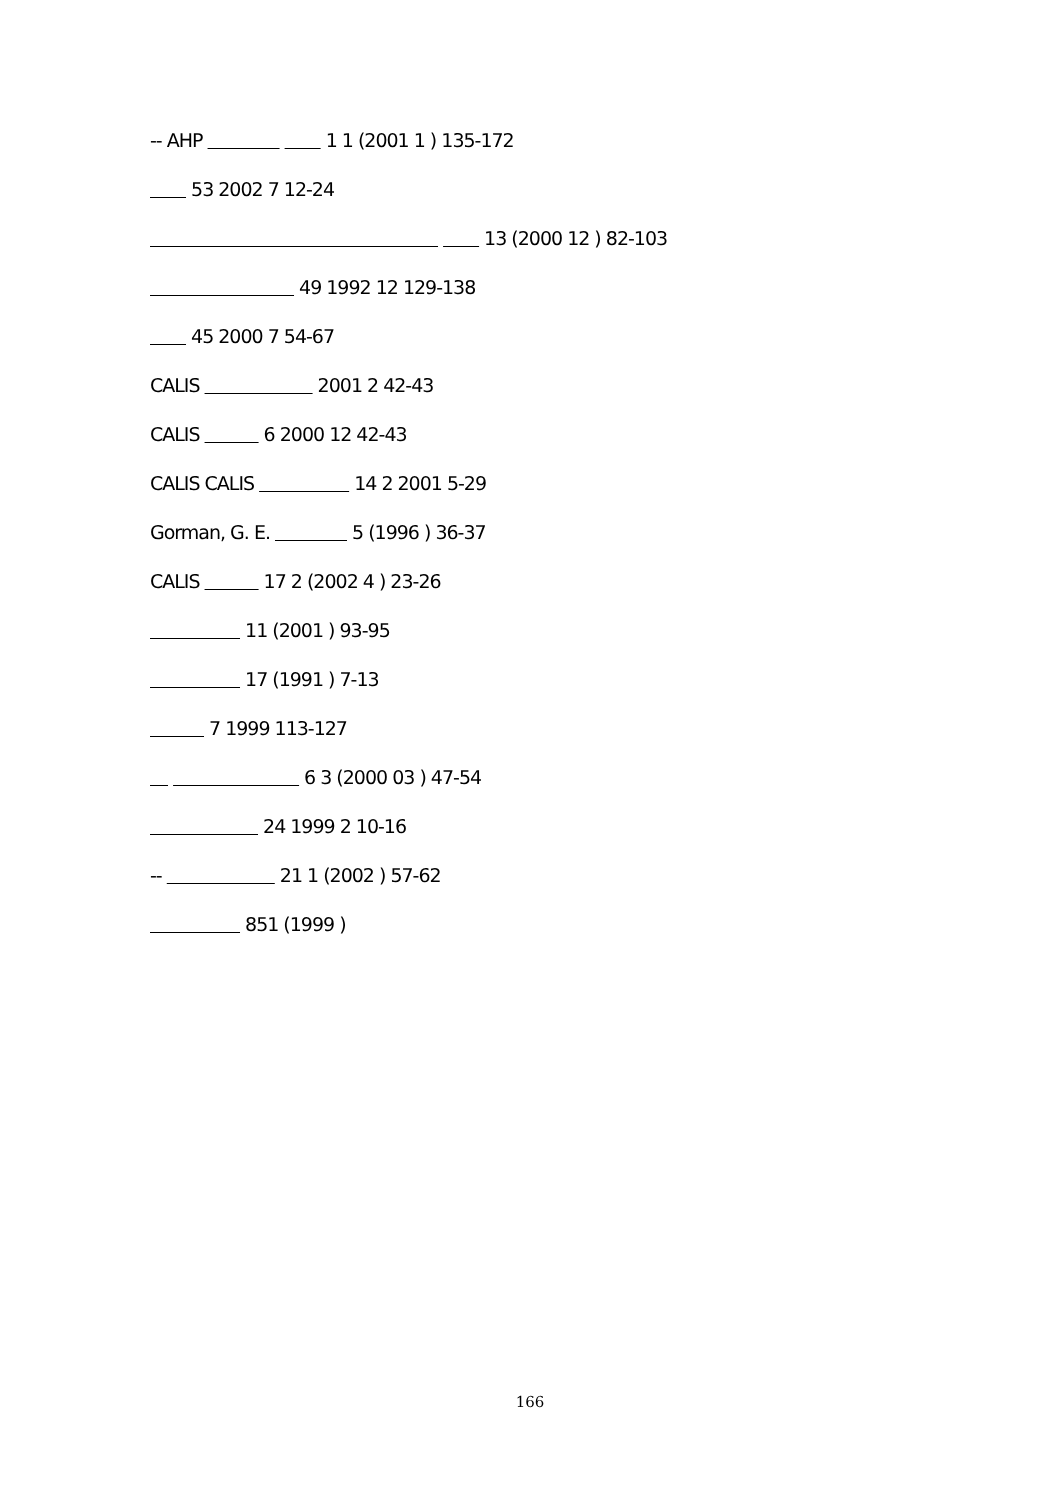-- AHP 　　　　 　　 1 1 (2001 1 ) 135-172
　　 53 2002 7 12-24
　　　　　　　　　　　　　　　　 　　 13 (2000 12 ) 82-103
　　　　　　　　 49 1992 12 129-138
　　 45 2000 7 54-67
CALIS 　　　　　　 2001 2 42-43
CALIS 　　　 6 2000 12 42-43
CALIS CALIS 　　　　　 14 2 2001 5-29
Gorman, G. E. 　　　　 5 (1996 ) 36-37
CALIS 　　　 17 2 (2002 4 ) 23-26
　　　　　 11 (2001 ) 93-95
　　　　　 17 (1991 ) 7-13
　　　 7 1999 113-127
　 　　　　　　　 6 3 (2000 03 ) 47-54
　　　　　　 24 1999 2 10-16
-- 　　　　　　 21 1 (2002 ) 57-62
　　　　　 851 (1999 )
166